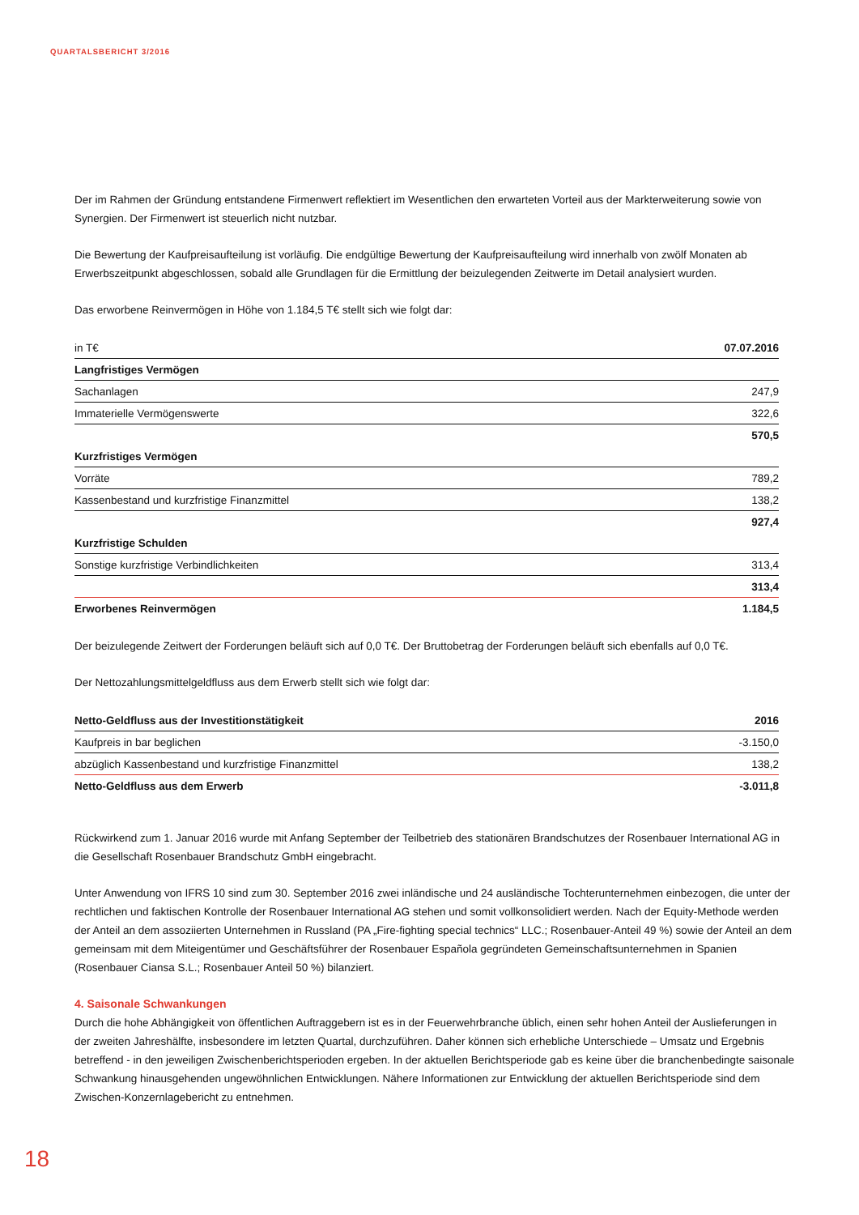QUARTALSBERICHT 3/2016
Der im Rahmen der Gründung entstandene Firmenwert reflektiert im Wesentlichen den erwarteten Vorteil aus der Markterweiterung sowie von Synergien. Der Firmenwert ist steuerlich nicht nutzbar.
Die Bewertung der Kaufpreisaufteilung ist vorläufig. Die endgültige Bewertung der Kaufpreisaufteilung wird innerhalb von zwölf Monaten ab Erwerbszeitpunkt abgeschlossen, sobald alle Grundlagen für die Ermittlung der beizulegenden Zeitwerte im Detail analysiert wurden.
Das erworbene Reinvermögen in Höhe von 1.184,5 T€ stellt sich wie folgt dar:
| in T€ | 07.07.2016 |
| --- | --- |
| Langfristiges Vermögen | |
| Sachanlagen | 247,9 |
| Immaterielle Vermögenswerte | 322,6 |
| | 570,5 |
| Kurzfristiges Vermögen | |
| Vorräte | 789,2 |
| Kassenbestand und kurzfristige Finanzmittel | 138,2 |
| | 927,4 |
| Kurzfristige Schulden | |
| Sonstige kurzfristige Verbindlichkeiten | 313,4 |
| | 313,4 |
| Erworbenes Reinvermögen | 1.184,5 |
Der beizulegende Zeitwert der Forderungen beläuft sich auf 0,0 T€. Der Bruttobetrag der Forderungen beläuft sich ebenfalls auf 0,0 T€.
Der Nettozahlungsmittelgeldfluss aus dem Erwerb stellt sich wie folgt dar:
| Netto-Geldfluss aus der Investitionstätigkeit | 2016 |
| --- | --- |
| Kaufpreis in bar beglichen | -3.150,0 |
| abzüglich Kassenbestand und kurzfristige Finanzmittel | 138,2 |
| Netto-Geldfluss aus dem Erwerb | -3.011,8 |
Rückwirkend zum 1. Januar 2016 wurde mit Anfang September der Teilbetrieb des stationären Brandschutzes der Rosenbauer International AG in die Gesellschaft Rosenbauer Brandschutz GmbH eingebracht.
Unter Anwendung von IFRS 10 sind zum 30. September 2016 zwei inländische und 24 ausländische Tochterunternehmen einbezogen, die unter der rechtlichen und faktischen Kontrolle der Rosenbauer International AG stehen und somit vollkonsolidiert werden. Nach der Equity-Methode werden der Anteil an dem assoziierten Unternehmen in Russland (PA „Fire-fighting special technics“ LLC.; Rosenbauer-Anteil 49 %) sowie der Anteil an dem gemeinsam mit dem Miteigentümer und Geschäftsführer der Rosenbauer Española gegründeten Gemeinschaftsunternehmen in Spanien (Rosenbauer Ciansa S.L.; Rosenbauer Anteil 50 %) bilanziert.
4. Saisonale Schwankungen
Durch die hohe Abhängigkeit von öffentlichen Auftraggebern ist es in der Feuerwehrbranche üblich, einen sehr hohen Anteil der Auslieferungen in der zweiten Jahreshälfte, insbesondere im letzten Quartal, durchzuführen. Daher können sich erhebliche Unterschiede – Umsatz und Ergebnis betreffend - in den jeweiligen Zwischenberichtsperioden ergeben. In der aktuellen Berichtsperiode gab es keine über die branchenbedingte saisonale Schwankung hinausgehenden ungewöhnlichen Entwicklungen. Nähere Informationen zur Entwicklung der aktuellen Berichtsperiode sind dem Zwischen-Konzernlagebericht zu entnehmen.
18